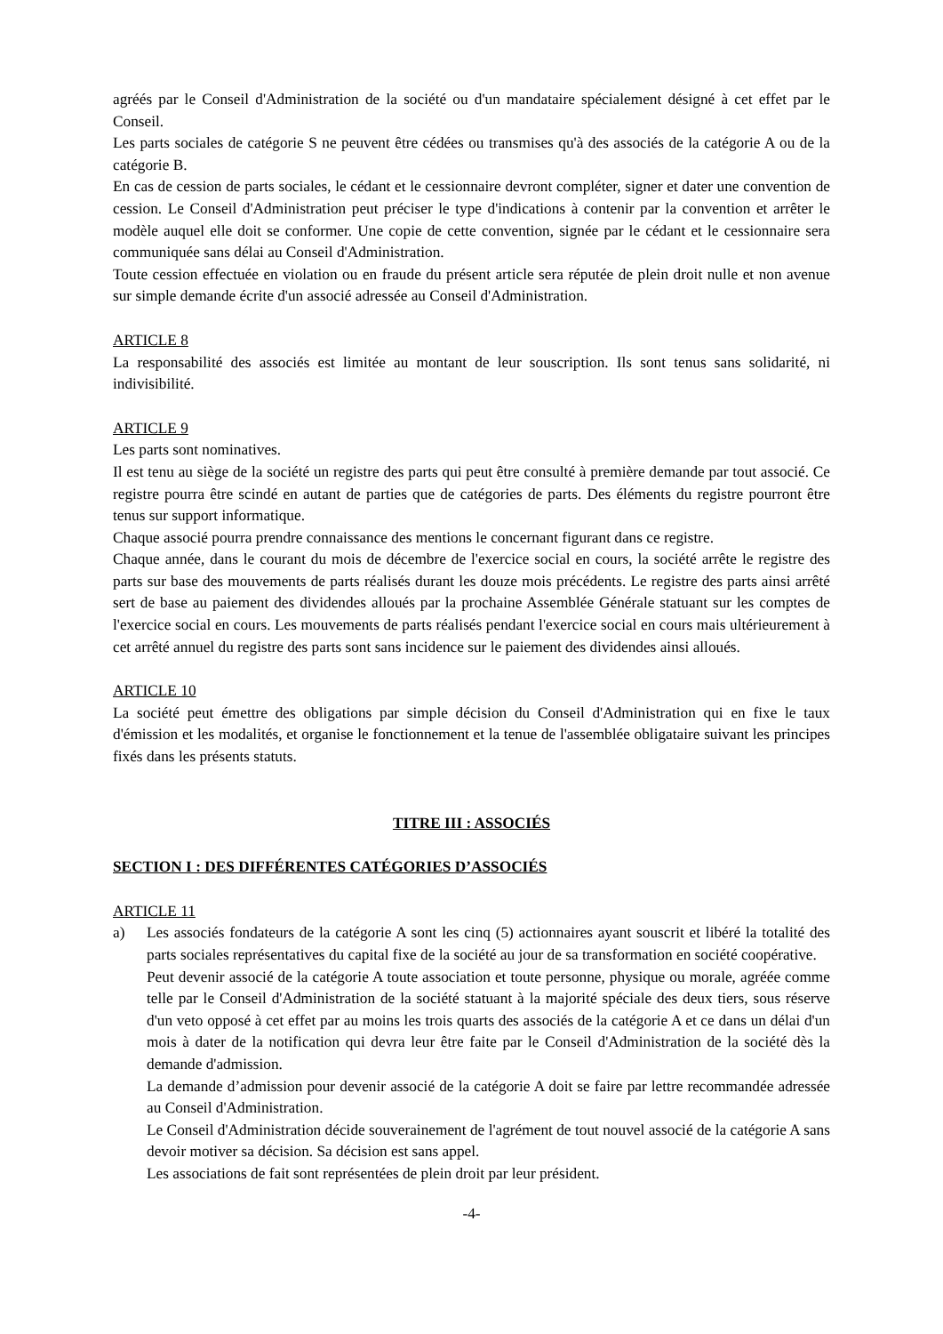agréés par le Conseil d'Administration de la société ou d'un mandataire spécialement désigné à cet effet par le Conseil.
Les parts sociales de catégorie S ne peuvent être cédées ou transmises qu'à des associés de la catégorie A ou de la catégorie B.
En cas de cession de parts sociales, le cédant et le cessionnaire devront compléter, signer et dater une convention de cession. Le Conseil d'Administration peut préciser le type d'indications à contenir par la convention et arrêter le modèle auquel elle doit se conformer. Une copie de cette convention, signée par le cédant et le cessionnaire sera communiquée sans délai au Conseil d'Administration.
Toute cession effectuée en violation ou en fraude du présent article sera réputée de plein droit nulle et non avenue sur simple demande écrite d'un associé adressée au Conseil d'Administration.
ARTICLE 8
La responsabilité des associés est limitée au montant de leur souscription. Ils sont tenus sans solidarité, ni indivisibilité.
ARTICLE 9
Les parts sont nominatives.
Il est tenu au siège de la société un registre des parts qui peut être consulté à première demande par tout associé. Ce registre pourra être scindé en autant de parties que de catégories de parts. Des éléments du registre pourront être tenus sur support informatique.
Chaque associé pourra prendre connaissance des mentions le concernant figurant dans ce registre.
Chaque année, dans le courant du mois de décembre de l'exercice social en cours, la société arrête le registre des parts sur base des mouvements de parts réalisés durant les douze mois précédents. Le registre des parts ainsi arrêté sert de base au paiement des dividendes alloués par la prochaine Assemblée Générale statuant sur les comptes de l'exercice social en cours. Les mouvements de parts réalisés pendant l'exercice social en cours mais ultérieurement à cet arrêté annuel du registre des parts sont sans incidence sur le paiement des dividendes ainsi alloués.
ARTICLE 10
La société peut émettre des obligations par simple décision du Conseil d'Administration qui en fixe le taux d'émission et les modalités, et organise le fonctionnement et la tenue de l'assemblée obligataire suivant les principes fixés dans les présents statuts.
TITRE III : ASSOCIÉS
SECTION I : DES DIFFÉRENTES CATÉGORIES D’ASSOCIÉS
ARTICLE 11
a) Les associés fondateurs de la catégorie A sont les cinq (5) actionnaires ayant souscrit et libéré la totalité des parts sociales représentatives du capital fixe de la société au jour de sa transformation en société coopérative.
Peut devenir associé de la catégorie A toute association et toute personne, physique ou morale, agréée comme telle par le Conseil d'Administration de la société statuant à la majorité spéciale des deux tiers, sous réserve d'un veto opposé à cet effet par au moins les trois quarts des associés de la catégorie A et ce dans un délai d'un mois à dater de la notification qui devra leur être faite par le Conseil d'Administration de la société dès la demande d'admission.
La demande d’admission pour devenir associé de la catégorie A doit se faire par lettre recommandée adressée au Conseil d'Administration.
Le Conseil d'Administration décide souverainement de l'agrément de tout nouvel associé de la catégorie A sans devoir motiver sa décision. Sa décision est sans appel.
Les associations de fait sont représentées de plein droit par leur président.
-4-